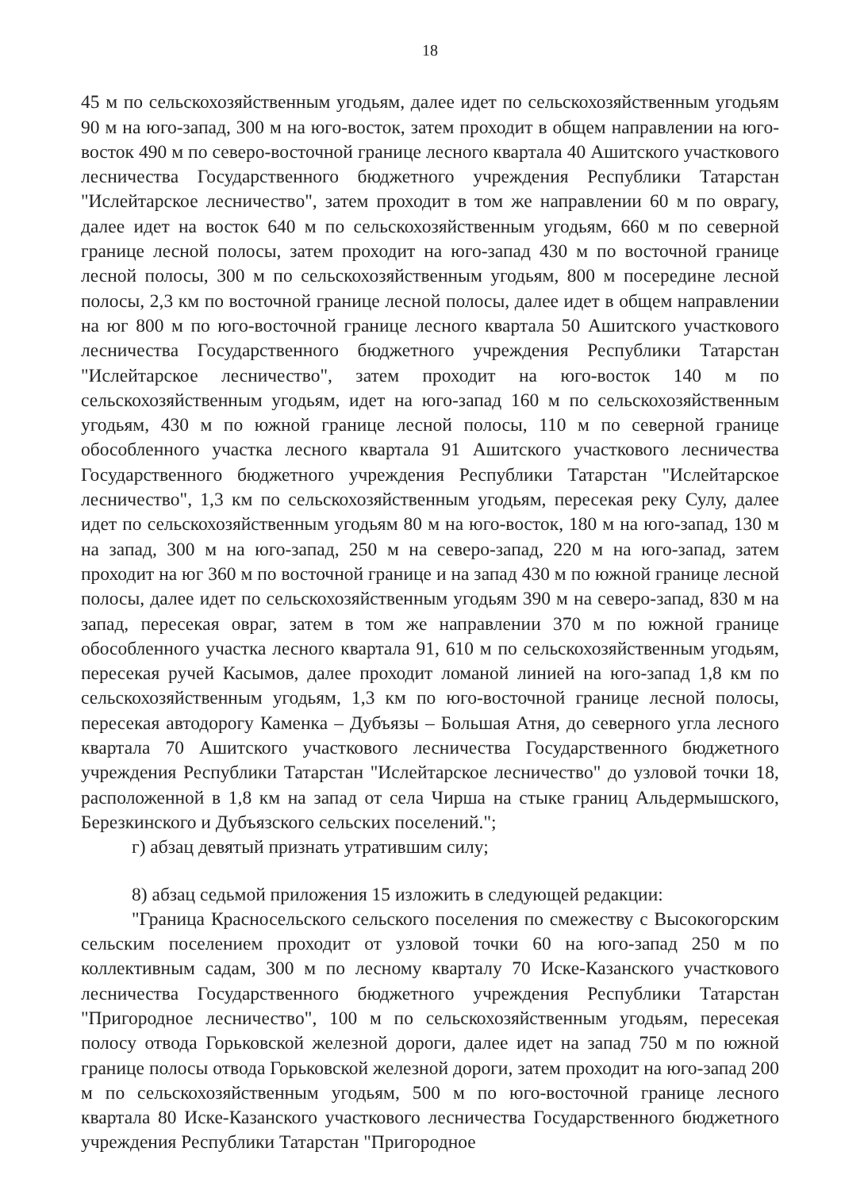18
45 м по сельскохозяйственным угодьям, далее идет по сельскохозяйственным угодьям 90 м на юго-запад, 300 м на юго-восток, затем проходит в общем направлении на юго-восток 490 м по северо-восточной границе лесного квартала 40 Ашитского участкового лесничества Государственного бюджетного учреждения Республики Татарстан "Ислейтарское лесничество", затем проходит в том же направлении 60 м по оврагу, далее идет на восток 640 м по сельскохозяйственным угодьям, 660 м по северной границе лесной полосы, затем проходит на юго-запад 430 м по восточной границе лесной полосы, 300 м по сельскохозяйственным угодьям, 800 м посередине лесной полосы, 2,3 км по восточной границе лесной полосы, далее идет в общем направлении на юг 800 м по юго-восточной границе лесного квартала 50 Ашитского участкового лесничества Государственного бюджетного учреждения Республики Татарстан "Ислейтарское лесничество", затем проходит на юго-восток 140 м по сельскохозяйственным угодьям, идет на юго-запад 160 м по сельскохозяйственным угодьям, 430 м по южной границе лесной полосы, 110 м по северной границе обособленного участка лесного квартала 91 Ашитского участкового лесничества Государственного бюджетного учреждения Республики Татарстан "Ислейтарское лесничество", 1,3 км по сельскохозяйственным угодьям, пересекая реку Сулу, далее идет по сельскохозяйственным угодьям 80 м на юго-восток, 180 м на юго-запад, 130 м на запад, 300 м на юго-запад, 250 м на северо-запад, 220 м на юго-запад, затем проходит на юг 360 м по восточной границе и на запад 430 м по южной границе лесной полосы, далее идет по сельскохозяйственным угодьям 390 м на северо-запад, 830 м на запад, пересекая овраг, затем в том же направлении 370 м по южной границе обособленного участка лесного квартала 91, 610 м по сельскохозяйственным угодьям, пересекая ручей Касымов, далее проходит ломаной линией на юго-запад 1,8 км по сельскохозяйственным угодьям, 1,3 км по юго-восточной границе лесной полосы, пересекая автодорогу Каменка – Дубъязы – Большая Атня, до северного угла лесного квартала 70 Ашитского участкового лесничества Государственного бюджетного учреждения Республики Татарстан "Ислейтарское лесничество" до узловой точки 18, расположенной в 1,8 км на запад от села Чирша на стыке границ Альдермышского, Березкинского и Дубъязского сельских поселений.";
г) абзац девятый признать утратившим силу;
8) абзац седьмой приложения 15 изложить в следующей редакции:
"Граница Красносельского сельского поселения по смежеству с Высокогорским сельским поселением проходит от узловой точки 60 на юго-запад 250 м по коллективным садам, 300 м по лесному кварталу 70 Иске-Казанского участкового лесничества Государственного бюджетного учреждения Республики Татарстан "Пригородное лесничество", 100 м по сельскохозяйственным угодьям, пересекая полосу отвода Горьковской железной дороги, далее идет на запад 750 м по южной границе полосы отвода Горьковской железной дороги, затем проходит на юго-запад 200 м по сельскохозяйственным угодьям, 500 м по юго-восточной границе лесного квартала 80 Иске-Казанского участкового лесничества Государственного бюджетного учреждения Республики Татарстан "Пригородное